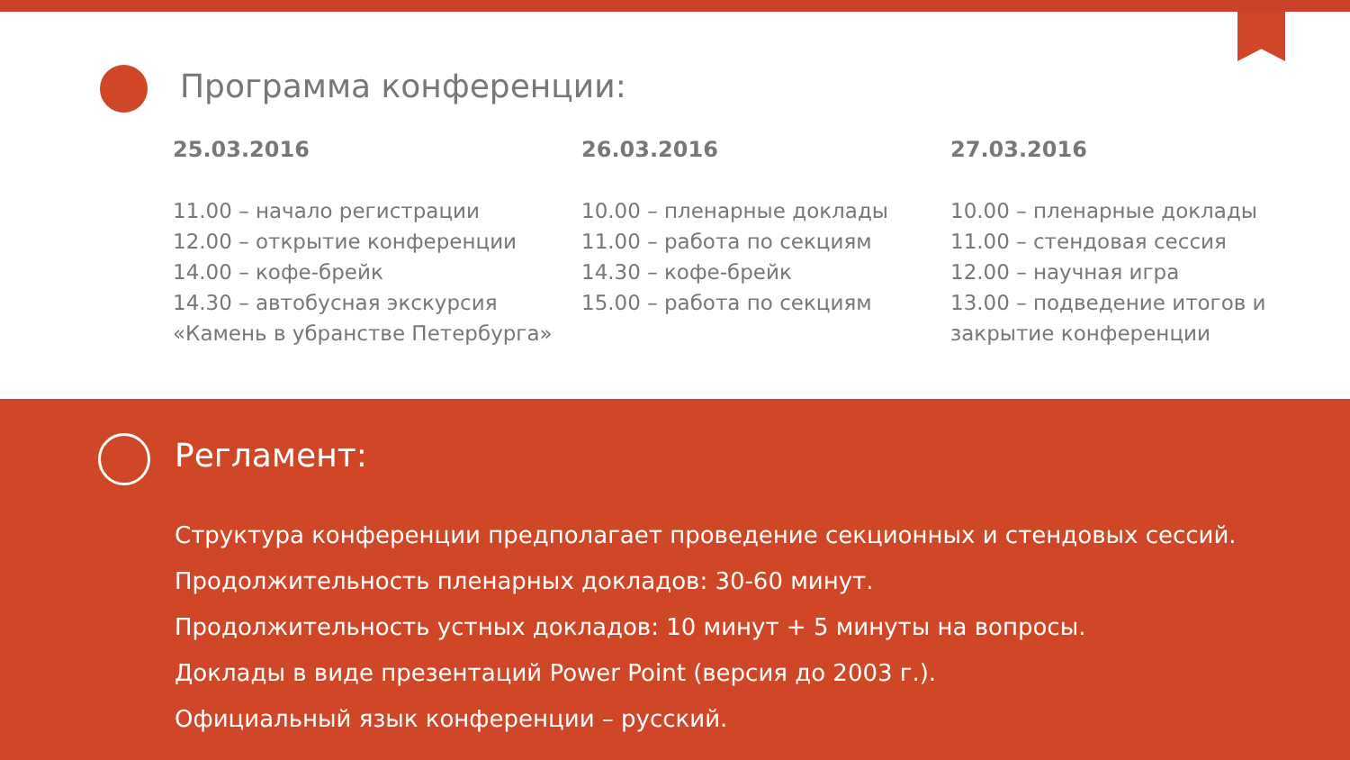Программа конференции:
25.03.2016
11.00 – начало регистрации
12.00 – открытие конференции
14.00 – кофе-брейк
14.30 – автобусная экскурсия
«Камень в убранстве Петербурга»
26.03.2016
10.00 – пленарные доклады
11.00 – работа по секциям
14.30 – кофе-брейк
15.00 – работа по секциям
27.03.2016
10.00 – пленарные доклады
11.00 – стендовая сессия
12.00 – научная игра
13.00 – подведение итогов и
закрытие конференции
Регламент:
Структура конференции предполагает проведение секционных и стендовых сессий.
Продолжительность пленарных докладов: 30-60 минут.
Продолжительность устных докладов: 10 минут + 5 минуты на вопросы.
Доклады в виде презентаций Power Point (версия до 2003 г.).
Официальный язык конференции – русский.